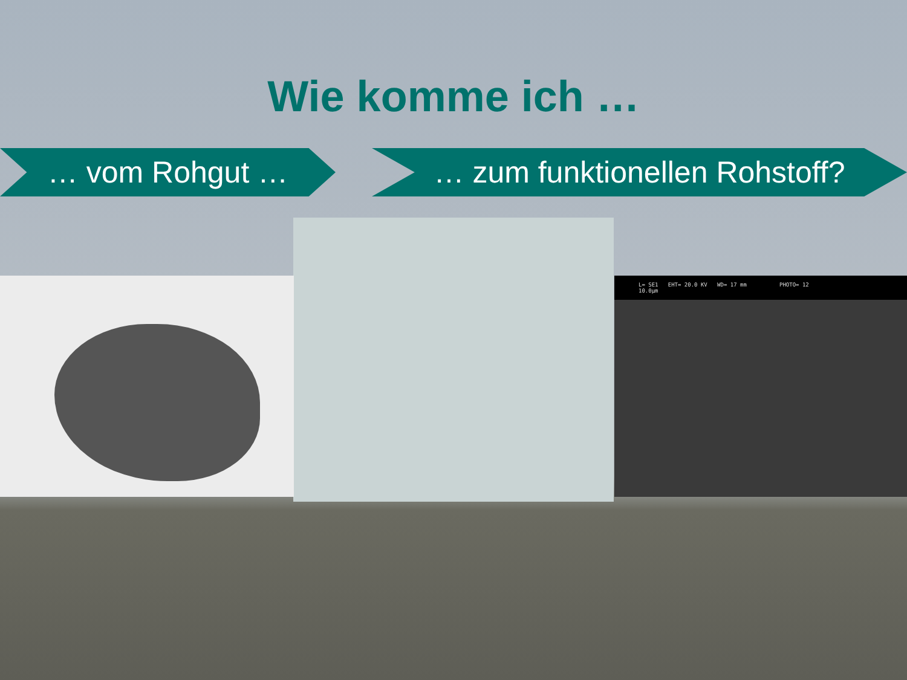L= SE1 EHT= 20.0 KV WD= 17 mm PHOTO= 12
10.0µm
Wie komme ich …
… vom Rohgut … … zum funktionellen Rohstoff?